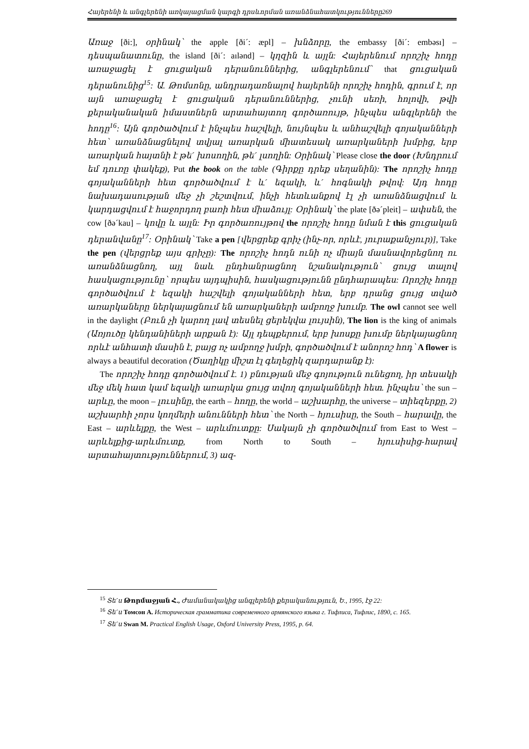Հայերենի և անգլերենի առկայացման կարգի դրսևորման առանձնահատկությունները269
Առաջ [ði:], օրինակ՝ the apple [ði´: æpl] – խնձորը, the embassy [ði´: embəsı] – դեսպանատունը, the island [ði´: aılənd] – կղզին և այլն: Հայերենում որոշիչ հոդը առաջացել է ցուցական դերանուններից, անգլերենում՝ that ցուցական դերանունից<sup>15</sup>: Ա. Թոմսոնը, անդրադառնալով հայերենի որոշիչ հոդին, գրում է, որ այն առաջացել է ցուցական դերանուններից, չունի սեռի, հոլովի, թվի քերականական իմաստներն արտահայտող գործառույթ, ինչպես անգլերենի the հոդը<sup>16</sup>: Այն գործածվում է ինչպես հաշվելի, նույնպես և անհաշվելի գոյականների հետ՝ առանձնացնելով տվյալ առարկան միատեսակ առարկաների խմբից, երբ առարկան հայտնի է թե´ խոսողին, թե´ լսողին: Օրինակ՝ Please close the door (Խնդրում եմ դուռը փակեք), Put the book on the table (Գիրքը դրեք սեղանին): The որոշիչ հոդը գոյականների հետ գործածվում է և´ եզակի, և´ հոգնակի թվով: Այդ հոդը նախադասության մեջ չի շեշտվում, ինչի հետևանքով էլ չի առանձնացվում և կարդացվում է հաջորդող բառի հետ միաձույլ: Օրինակ՝ the plate [ðə´pleit] – ափսեն, the cow [ðə´kau] – կովը և այլն: Իր գործառույթով the որոշիչ հոդը նման է this ցուցական դերանվանը<sup>17</sup>: Օրինակ՝ Take a pen [վերցրեք գրիչ (ինչ-որ, որևէ, յուրաքանչյուր)], Take the pen (վերցրեք այս գրիչը): The որոշիչ հոդն ունի ոչ միայն մասնավորեցնող ու առանձնացնող, այլ նաև ընդհանրացնող նշանակություն՝ ցույց տալով հասկացությունը՝ որպես այդպիսին, հասկացությունն ընդհարապես: Որոշիչ հոդը գործածվում է եզակի հաշվելի գոյականների հետ, երբ դրանց ցույց տված առարկաները ներկայացնում են առարկաների ամբողջ խումբ. The owl cannot see well in the daylight (Բուն չի կարող լավ տեսնել ցերեկվա լույսին), The lion is the king of animals (Առյուծը կենդանիների արքան է): Այլ դեպքերում, երբ խոսքը խումբ ներկայացնող որևէ անհատի մասին է, բայց ոչ ամբողջ խմբի, գործածվում է անորոշ հոդ՝ A flower is always a beautiful decoration (Ծաղիկը միշտ էլ գեղեցիկ զարդարանք է):
The որոշիչ հոդը գործածվում է. 1) բնության մեջ գոյություն ունեցող, իր տեսակի մեջ մեկ հատ կամ եզակի առարկա ցույց տվող գոյականների հետ. ինչպես՝ the sun – արևը, the moon – լուսինը, the earth – հողը, the world – աշխարհը, the universe – տիեզերքը, 2) աշխարհի չորս կողմերի անունների հետ՝ the North – հյուսիսը, the South – հարավը, the East – արևելքը, the West – արևմուտքը: Սակայն չի գործածվում from East to West – արևելքից-արևմուտք, from North to South – հյուսիսից-հարավ արտահայտություններում, 3) ազ-
<sup>15</sup> Տե´ս Թորմաջյան Հ., Ժամանակակից անգլերենի քերականություն, Ե., 1995, էջ 22:
<sup>16</sup> Տե´ս Томсон А. Историческая грамматика современного армянского языка г. Тифлиса, Тифлис, 1890, с. 165.
<sup>17</sup> Տե´ս Swan M. Practical English Usage, Oxford University Press, 1995, p. 64.